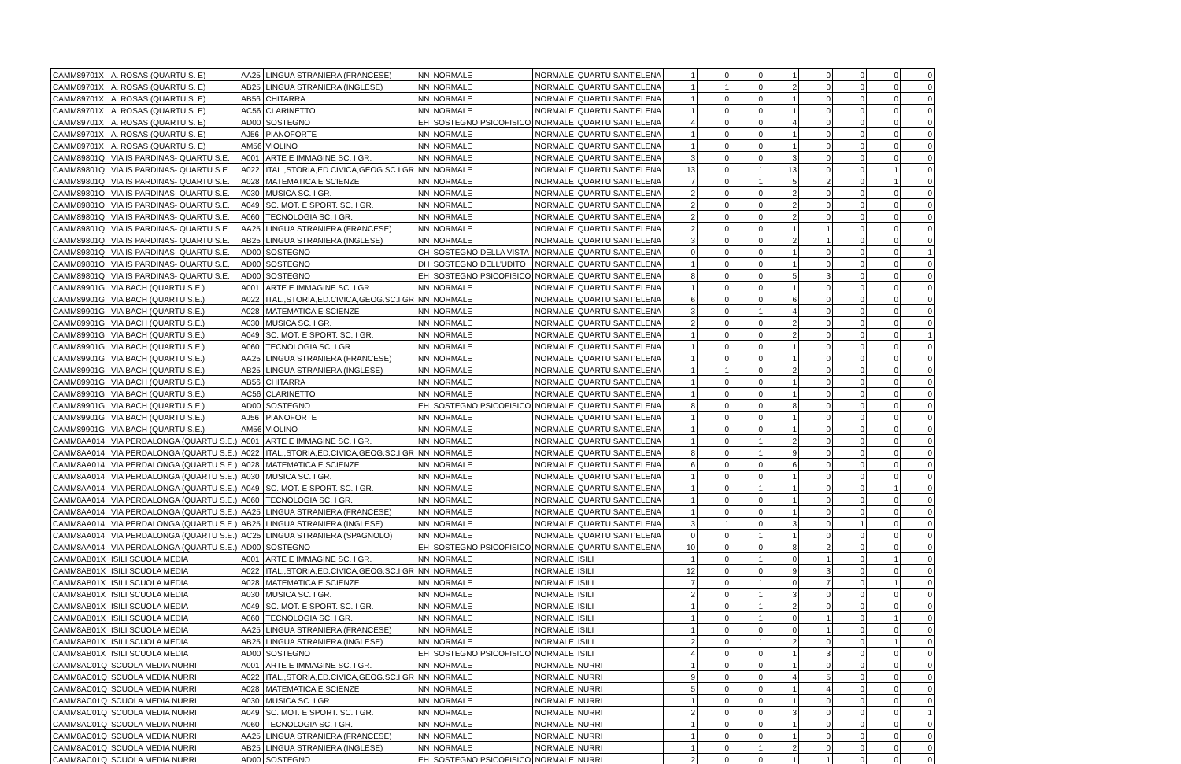| CAMM89701X | A. ROSAS (QUARTU S. E) | AA25 | LINGUA STRANIERA (FRANCESE) | NN | NORMALE | NORMALE | QUARTU SANT'ELENA | 1 | 0 | 0 | 1 | 0 | 0 | 0 | 0 |
| CAMM89701X | A. ROSAS (QUARTU S. E) | AB25 | LINGUA STRANIERA (INGLESE) | NN | NORMALE | NORMALE | QUARTU SANT'ELENA | 1 | 1 | 0 | 2 | 0 | 0 | 0 | 0 |
| CAMM89701X | A. ROSAS (QUARTU S. E) | AB56 | CHITARRA | NN | NORMALE | NORMALE | QUARTU SANT'ELENA | 1 | 0 | 0 | 1 | 0 | 0 | 0 | 0 |
| CAMM89701X | A. ROSAS (QUARTU S. E) | AC56 | CLARINETTO | NN | NORMALE | NORMALE | QUARTU SANT'ELENA | 1 | 0 | 0 | 1 | 0 | 0 | 0 | 0 |
| CAMM89701X | A. ROSAS (QUARTU S. E) | AD00 | SOSTEGNO | EH | SOSTEGNO PSICOFISICO | NORMALE | QUARTU SANT'ELENA | 4 | 0 | 0 | 4 | 0 | 0 | 0 | 0 |
| CAMM89701X | A. ROSAS (QUARTU S. E) | AJ56 | PIANOFORTE | NN | NORMALE | NORMALE | QUARTU SANT'ELENA | 1 | 0 | 0 | 1 | 0 | 0 | 0 | 0 |
| CAMM89701X | A. ROSAS (QUARTU S. E) | AM56 | VIOLINO | NN | NORMALE | NORMALE | QUARTU SANT'ELENA | 1 | 0 | 0 | 1 | 0 | 0 | 0 | 0 |
| CAMM89801Q | VIA IS PARDINAS- QUARTU S.E. | A001 | ARTE E IMMAGINE SC. I GR. | NN | NORMALE | NORMALE | QUARTU SANT'ELENA | 3 | 0 | 0 | 3 | 0 | 0 | 0 | 0 |
| CAMM89801Q | VIA IS PARDINAS- QUARTU S.E. | A022 | ITAL.,STORIA,ED.CIVICA,GEOG.SC.I GR | NN | NORMALE | NORMALE | QUARTU SANT'ELENA | 13 | 0 | 1 | 13 | 0 | 0 | 1 | 0 |
| CAMM89801Q | VIA IS PARDINAS- QUARTU S.E. | A028 | MATEMATICA E SCIENZE | NN | NORMALE | NORMALE | QUARTU SANT'ELENA | 7 | 0 | 1 | 5 | 2 | 0 | 1 | 0 |
| CAMM89801Q | VIA IS PARDINAS- QUARTU S.E. | A030 | MUSICA SC. I GR. | NN | NORMALE | NORMALE | QUARTU SANT'ELENA | 2 | 0 | 0 | 2 | 0 | 0 | 0 | 0 |
| CAMM89801Q | VIA IS PARDINAS- QUARTU S.E. | A049 | SC. MOT. E SPORT. SC. I GR. | NN | NORMALE | NORMALE | QUARTU SANT'ELENA | 2 | 0 | 0 | 2 | 0 | 0 | 0 | 0 |
| CAMM89801Q | VIA IS PARDINAS- QUARTU S.E. | A060 | TECNOLOGIA SC. I GR. | NN | NORMALE | NORMALE | QUARTU SANT'ELENA | 2 | 0 | 0 | 2 | 0 | 0 | 0 | 0 |
| CAMM89801Q | VIA IS PARDINAS- QUARTU S.E. | AA25 | LINGUA STRANIERA (FRANCESE) | NN | NORMALE | NORMALE | QUARTU SANT'ELENA | 2 | 0 | 0 | 1 | 1 | 0 | 0 | 0 |
| CAMM89801Q | VIA IS PARDINAS- QUARTU S.E. | AB25 | LINGUA STRANIERA (INGLESE) | NN | NORMALE | NORMALE | QUARTU SANT'ELENA | 3 | 0 | 0 | 2 | 1 | 0 | 0 | 0 |
| CAMM89801Q | VIA IS PARDINAS- QUARTU S.E. | AD00 | SOSTEGNO | CH | SOSTEGNO DELLA VISTA | NORMALE | QUARTU SANT'ELENA | 0 | 0 | 0 | 1 | 0 | 0 | 0 | 1 |
| CAMM89801Q | VIA IS PARDINAS- QUARTU S.E. | AD00 | SOSTEGNO | DH | SOSTEGNO DELL'UDITO | NORMALE | QUARTU SANT'ELENA | 1 | 0 | 0 | 1 | 0 | 0 | 0 | 0 |
| CAMM89801Q | VIA IS PARDINAS- QUARTU S.E. | AD00 | SOSTEGNO | EH | SOSTEGNO PSICOFISICO | NORMALE | QUARTU SANT'ELENA | 8 | 0 | 0 | 5 | 3 | 0 | 0 | 0 |
| CAMM89901G | VIA BACH (QUARTU S.E.) | A001 | ARTE E IMMAGINE SC. I GR. | NN | NORMALE | NORMALE | QUARTU SANT'ELENA | 1 | 0 | 0 | 1 | 0 | 0 | 0 | 0 |
| CAMM89901G | VIA BACH (QUARTU S.E.) | A022 | ITAL.,STORIA,ED.CIVICA,GEOG.SC.I GR | NN | NORMALE | NORMALE | QUARTU SANT'ELENA | 6 | 0 | 0 | 6 | 0 | 0 | 0 | 0 |
| CAMM89901G | VIA BACH (QUARTU S.E.) | A028 | MATEMATICA E SCIENZE | NN | NORMALE | NORMALE | QUARTU SANT'ELENA | 3 | 0 | 1 | 4 | 0 | 0 | 0 | 0 |
| CAMM89901G | VIA BACH (QUARTU S.E.) | A030 | MUSICA SC. I GR. | NN | NORMALE | NORMALE | QUARTU SANT'ELENA | 2 | 0 | 0 | 2 | 0 | 0 | 0 | 0 |
| CAMM89901G | VIA BACH (QUARTU S.E.) | A049 | SC. MOT. E SPORT. SC. I GR. | NN | NORMALE | NORMALE | QUARTU SANT'ELENA | 1 | 0 | 0 | 2 | 0 | 0 | 0 | 1 |
| CAMM89901G | VIA BACH (QUARTU S.E.) | A060 | TECNOLOGIA SC. I GR. | NN | NORMALE | NORMALE | QUARTU SANT'ELENA | 1 | 0 | 0 | 1 | 0 | 0 | 0 | 0 |
| CAMM89901G | VIA BACH (QUARTU S.E.) | AA25 | LINGUA STRANIERA (FRANCESE) | NN | NORMALE | NORMALE | QUARTU SANT'ELENA | 1 | 0 | 0 | 1 | 0 | 0 | 0 | 0 |
| CAMM89901G | VIA BACH (QUARTU S.E.) | AB25 | LINGUA STRANIERA (INGLESE) | NN | NORMALE | NORMALE | QUARTU SANT'ELENA | 1 | 1 | 0 | 2 | 0 | 0 | 0 | 0 |
| CAMM89901G | VIA BACH (QUARTU S.E.) | AB56 | CHITARRA | NN | NORMALE | NORMALE | QUARTU SANT'ELENA | 1 | 0 | 0 | 1 | 0 | 0 | 0 | 0 |
| CAMM89901G | VIA BACH (QUARTU S.E.) | AC56 | CLARINETTO | NN | NORMALE | NORMALE | QUARTU SANT'ELENA | 1 | 0 | 0 | 1 | 0 | 0 | 0 | 0 |
| CAMM89901G | VIA BACH (QUARTU S.E.) | AD00 | SOSTEGNO | EH | SOSTEGNO PSICOFISICO | NORMALE | QUARTU SANT'ELENA | 8 | 0 | 0 | 8 | 0 | 0 | 0 | 0 |
| CAMM89901G | VIA BACH (QUARTU S.E.) | AJ56 | PIANOFORTE | NN | NORMALE | NORMALE | QUARTU SANT'ELENA | 1 | 0 | 0 | 1 | 0 | 0 | 0 | 0 |
| CAMM89901G | VIA BACH (QUARTU S.E.) | AM56 | VIOLINO | NN | NORMALE | NORMALE | QUARTU SANT'ELENA | 1 | 0 | 0 | 1 | 0 | 0 | 0 | 0 |
| CAMM8AA014 | VIA PERDALONGA (QUARTU S.E.) | A001 | ARTE E IMMAGINE SC. I GR. | NN | NORMALE | NORMALE | QUARTU SANT'ELENA | 1 | 0 | 1 | 2 | 0 | 0 | 0 | 0 |
| CAMM8AA014 | VIA PERDALONGA (QUARTU S.E.) | A022 | ITAL.,STORIA,ED.CIVICA,GEOG.SC.I GR | NN | NORMALE | NORMALE | QUARTU SANT'ELENA | 8 | 0 | 1 | 9 | 0 | 0 | 0 | 0 |
| CAMM8AA014 | VIA PERDALONGA (QUARTU S.E.) | A028 | MATEMATICA E SCIENZE | NN | NORMALE | NORMALE | QUARTU SANT'ELENA | 6 | 0 | 0 | 6 | 0 | 0 | 0 | 0 |
| CAMM8AA014 | VIA PERDALONGA (QUARTU S.E.) | A030 | MUSICA SC. I GR. | NN | NORMALE | NORMALE | QUARTU SANT'ELENA | 1 | 0 | 0 | 1 | 0 | 0 | 0 | 0 |
| CAMM8AA014 | VIA PERDALONGA (QUARTU S.E.) | A049 | SC. MOT. E SPORT. SC. I GR. | NN | NORMALE | NORMALE | QUARTU SANT'ELENA | 1 | 0 | 1 | 1 | 0 | 0 | 1 | 0 |
| CAMM8AA014 | VIA PERDALONGA (QUARTU S.E.) | A060 | TECNOLOGIA SC. I GR. | NN | NORMALE | NORMALE | QUARTU SANT'ELENA | 1 | 0 | 0 | 1 | 0 | 0 | 0 | 0 |
| CAMM8AA014 | VIA PERDALONGA (QUARTU S.E.) | AA25 | LINGUA STRANIERA (FRANCESE) | NN | NORMALE | NORMALE | QUARTU SANT'ELENA | 1 | 0 | 0 | 1 | 0 | 0 | 0 | 0 |
| CAMM8AA014 | VIA PERDALONGA (QUARTU S.E.) | AB25 | LINGUA STRANIERA (INGLESE) | NN | NORMALE | NORMALE | QUARTU SANT'ELENA | 3 | 1 | 0 | 3 | 0 | 1 | 0 | 0 |
| CAMM8AA014 | VIA PERDALONGA (QUARTU S.E.) | AC25 | LINGUA STRANIERA (SPAGNOLO) | NN | NORMALE | NORMALE | QUARTU SANT'ELENA | 0 | 0 | 1 | 1 | 0 | 0 | 0 | 0 |
| CAMM8AA014 | VIA PERDALONGA (QUARTU S.E.) | AD00 | SOSTEGNO | EH | SOSTEGNO PSICOFISICO | NORMALE | QUARTU SANT'ELENA | 10 | 0 | 0 | 8 | 2 | 0 | 0 | 0 |
| CAMM8AB01X | ISILI SCUOLA MEDIA | A001 | ARTE E IMMAGINE SC. I GR. | NN | NORMALE | NORMALE | ISILI | 1 | 0 | 1 | 0 | 1 | 0 | 1 | 0 |
| CAMM8AB01X | ISILI SCUOLA MEDIA | A022 | ITAL.,STORIA,ED.CIVICA,GEOG.SC.I GR | NN | NORMALE | NORMALE | ISILI | 12 | 0 | 0 | 9 | 3 | 0 | 0 | 0 |
| CAMM8AB01X | ISILI SCUOLA MEDIA | A028 | MATEMATICA E SCIENZE | NN | NORMALE | NORMALE | ISILI | 7 | 0 | 1 | 0 | 7 | 0 | 1 | 0 |
| CAMM8AB01X | ISILI SCUOLA MEDIA | A030 | MUSICA SC. I GR. | NN | NORMALE | NORMALE | ISILI | 2 | 0 | 1 | 3 | 0 | 0 | 0 | 0 |
| CAMM8AB01X | ISILI SCUOLA MEDIA | A049 | SC. MOT. E SPORT. SC. I GR. | NN | NORMALE | NORMALE | ISILI | 1 | 0 | 1 | 2 | 0 | 0 | 0 | 0 |
| CAMM8AB01X | ISILI SCUOLA MEDIA | A060 | TECNOLOGIA SC. I GR. | NN | NORMALE | NORMALE | ISILI | 1 | 0 | 1 | 0 | 1 | 0 | 1 | 0 |
| CAMM8AB01X | ISILI SCUOLA MEDIA | AA25 | LINGUA STRANIERA (FRANCESE) | NN | NORMALE | NORMALE | ISILI | 1 | 0 | 0 | 0 | 1 | 0 | 0 | 0 |
| CAMM8AB01X | ISILI SCUOLA MEDIA | AB25 | LINGUA STRANIERA (INGLESE) | NN | NORMALE | NORMALE | ISILI | 2 | 0 | 1 | 2 | 0 | 0 | 1 | 0 |
| CAMM8AB01X | ISILI SCUOLA MEDIA | AD00 | SOSTEGNO | EH | SOSTEGNO PSICOFISICO | NORMALE | ISILI | 4 | 0 | 0 | 1 | 3 | 0 | 0 | 0 |
| CAMM8AC01Q | SCUOLA MEDIA NURRI | A001 | ARTE E IMMAGINE SC. I GR. | NN | NORMALE | NORMALE | NURRI | 1 | 0 | 0 | 1 | 0 | 0 | 0 | 0 |
| CAMM8AC01Q | SCUOLA MEDIA NURRI | A022 | ITAL.,STORIA,ED.CIVICA,GEOG.SC.I GR | NN | NORMALE | NORMALE | NURRI | 9 | 0 | 0 | 4 | 5 | 0 | 0 | 0 |
| CAMM8AC01Q | SCUOLA MEDIA NURRI | A028 | MATEMATICA E SCIENZE | NN | NORMALE | NORMALE | NURRI | 5 | 0 | 0 | 1 | 4 | 0 | 0 | 0 |
| CAMM8AC01Q | SCUOLA MEDIA NURRI | A030 | MUSICA SC. I GR. | NN | NORMALE | NORMALE | NURRI | 1 | 0 | 0 | 1 | 0 | 0 | 0 | 0 |
| CAMM8AC01Q | SCUOLA MEDIA NURRI | A049 | SC. MOT. E SPORT. SC. I GR. | NN | NORMALE | NORMALE | NURRI | 2 | 0 | 0 | 3 | 0 | 0 | 0 | 1 |
| CAMM8AC01Q | SCUOLA MEDIA NURRI | A060 | TECNOLOGIA SC. I GR. | NN | NORMALE | NORMALE | NURRI | 1 | 0 | 0 | 1 | 0 | 0 | 0 | 0 |
| CAMM8AC01Q | SCUOLA MEDIA NURRI | AA25 | LINGUA STRANIERA (FRANCESE) | NN | NORMALE | NORMALE | NURRI | 1 | 0 | 0 | 1 | 0 | 0 | 0 | 0 |
| CAMM8AC01Q | SCUOLA MEDIA NURRI | AB25 | LINGUA STRANIERA (INGLESE) | NN | NORMALE | NORMALE | NURRI | 1 | 0 | 1 | 2 | 0 | 0 | 0 | 0 |
| CAMM8AC01Q | SCUOLA MEDIA NURRI | AD00 | SOSTEGNO | EH | SOSTEGNO PSICOFISICO | NORMALE | NURRI | 2 | 0 | 0 | 1 | 1 | 0 | 0 | 0 |